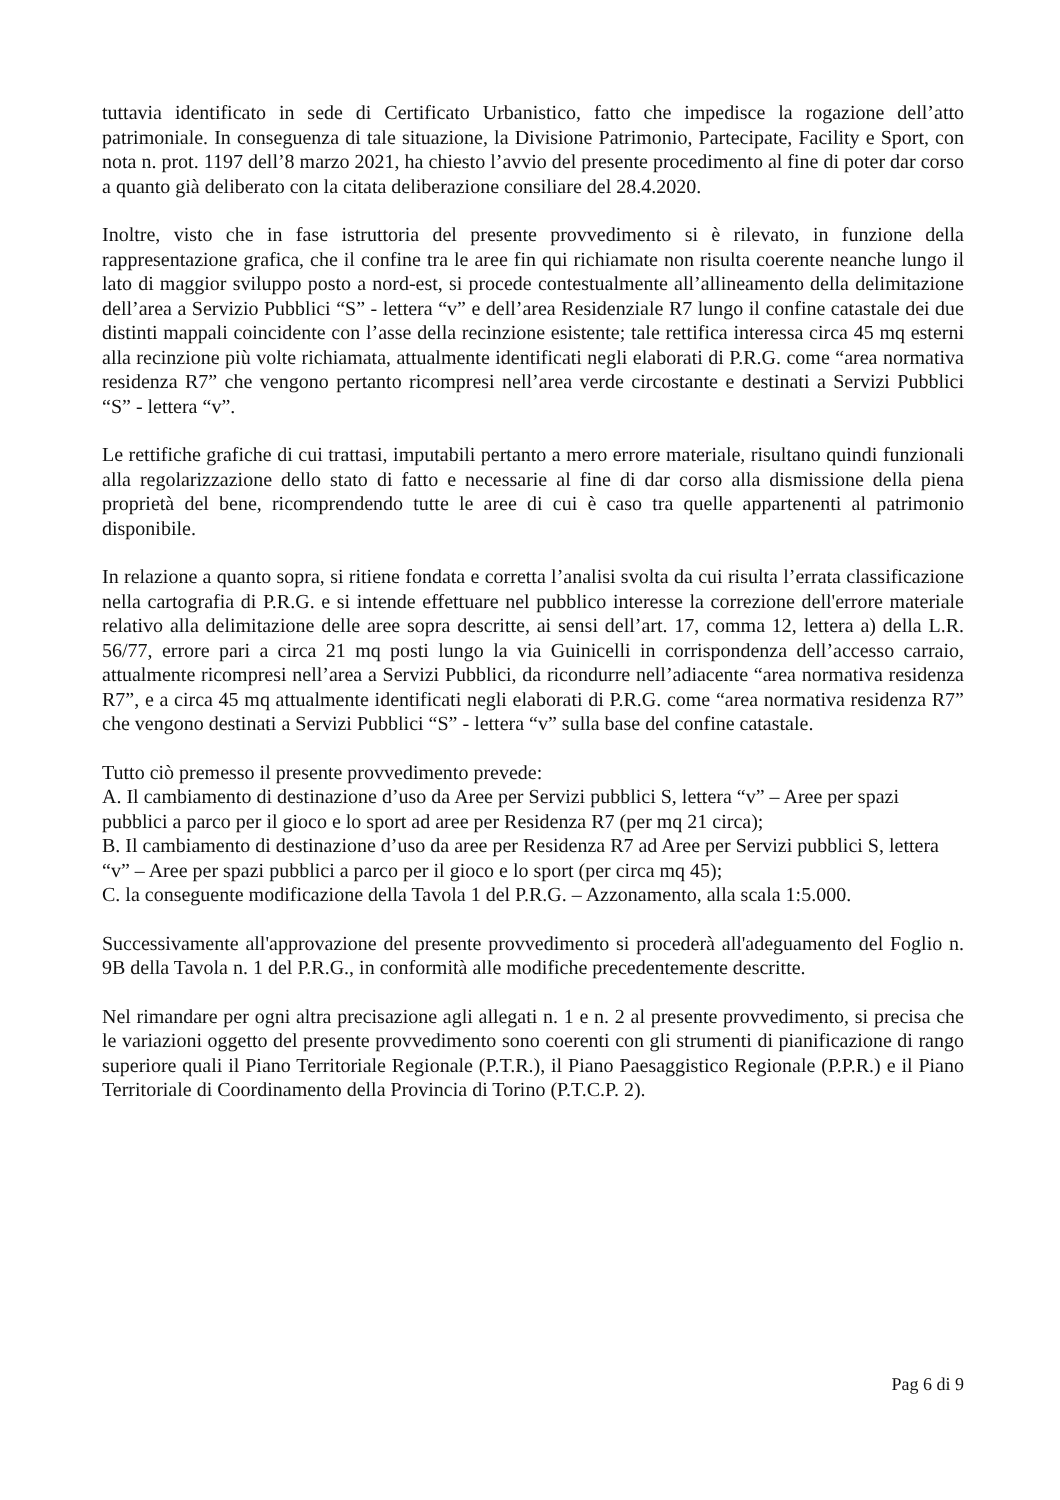tuttavia identificato in sede di Certificato Urbanistico, fatto che impedisce la rogazione dell’atto patrimoniale. In conseguenza di tale situazione, la Divisione Patrimonio, Partecipate, Facility e Sport, con nota n. prot. 1197 dell’8 marzo 2021, ha chiesto l’avvio del presente procedimento al fine di poter dar corso a quanto già deliberato con la citata deliberazione consiliare del 28.4.2020.
Inoltre, visto che in fase istruttoria del presente provvedimento si è rilevato, in funzione della rappresentazione grafica, che il confine tra le aree fin qui richiamate non risulta coerente neanche lungo il lato di maggior sviluppo posto a nord-est, si procede contestualmente all’allineamento della delimitazione dell’area a Servizio Pubblici “S” - lettera “v” e dell’area Residenziale R7 lungo il confine catastale dei due distinti mappali coincidente con l’asse della recinzione esistente; tale rettifica interessa circa 45 mq esterni alla recinzione più volte richiamata, attualmente identificati negli elaborati di P.R.G. come “area normativa residenza R7” che vengono pertanto ricompresi nell’area verde circostante e destinati a Servizi Pubblici “S” - lettera “v”.
Le rettifiche grafiche di cui trattasi, imputabili pertanto a mero errore materiale, risultano quindi funzionali alla regolarizzazione dello stato di fatto e necessarie al fine di dar corso alla dismissione della piena proprietà del bene, ricomprendendo tutte le aree di cui è caso tra quelle appartenenti al patrimonio disponibile.
In relazione a quanto sopra, si ritiene fondata e corretta l’analisi svolta da cui risulta l’errata classificazione nella cartografia di P.R.G. e si intende effettuare nel pubblico interesse la correzione dell'errore materiale relativo alla delimitazione delle aree sopra descritte, ai sensi dell’art. 17, comma 12, lettera a) della L.R. 56/77, errore pari a circa 21 mq posti lungo la via Guinicelli in corrispondenza dell’accesso carraio, attualmente ricompresi nell’area a Servizi Pubblici, da ricondurre nell’adiacente “area normativa residenza R7”, e a circa 45 mq attualmente identificati negli elaborati di P.R.G. come “area normativa residenza R7” che vengono destinati a Servizi Pubblici “S” - lettera “v” sulla base del confine catastale.
Tutto ciò premesso il presente provvedimento prevede:
A. Il cambiamento di destinazione d’uso da Aree per Servizi pubblici S, lettera “v” – Aree per spazi pubblici a parco per il gioco e lo sport ad aree per Residenza R7 (per mq 21 circa);
B. Il cambiamento di destinazione d’uso da aree per Residenza R7 ad Aree per Servizi pubblici S, lettera “v” – Aree per spazi pubblici a parco per il gioco e lo sport (per circa mq 45);
C. la conseguente modificazione della Tavola 1 del P.R.G. – Azzonamento, alla scala 1:5.000.
Successivamente all'approvazione del presente provvedimento si procederà all'adeguamento del Foglio n. 9B della Tavola n. 1 del P.R.G., in conformità alle modifiche precedentemente descritte.
Nel rimandare per ogni altra precisazione agli allegati n. 1 e n. 2 al presente provvedimento, si precisa che le variazioni oggetto del presente provvedimento sono coerenti con gli strumenti di pianificazione di rango superiore quali il Piano Territoriale Regionale (P.T.R.), il Piano Paesaggistico Regionale (P.P.R.) e il Piano Territoriale di Coordinamento della Provincia di Torino (P.T.C.P. 2).
Pag 6 di 9